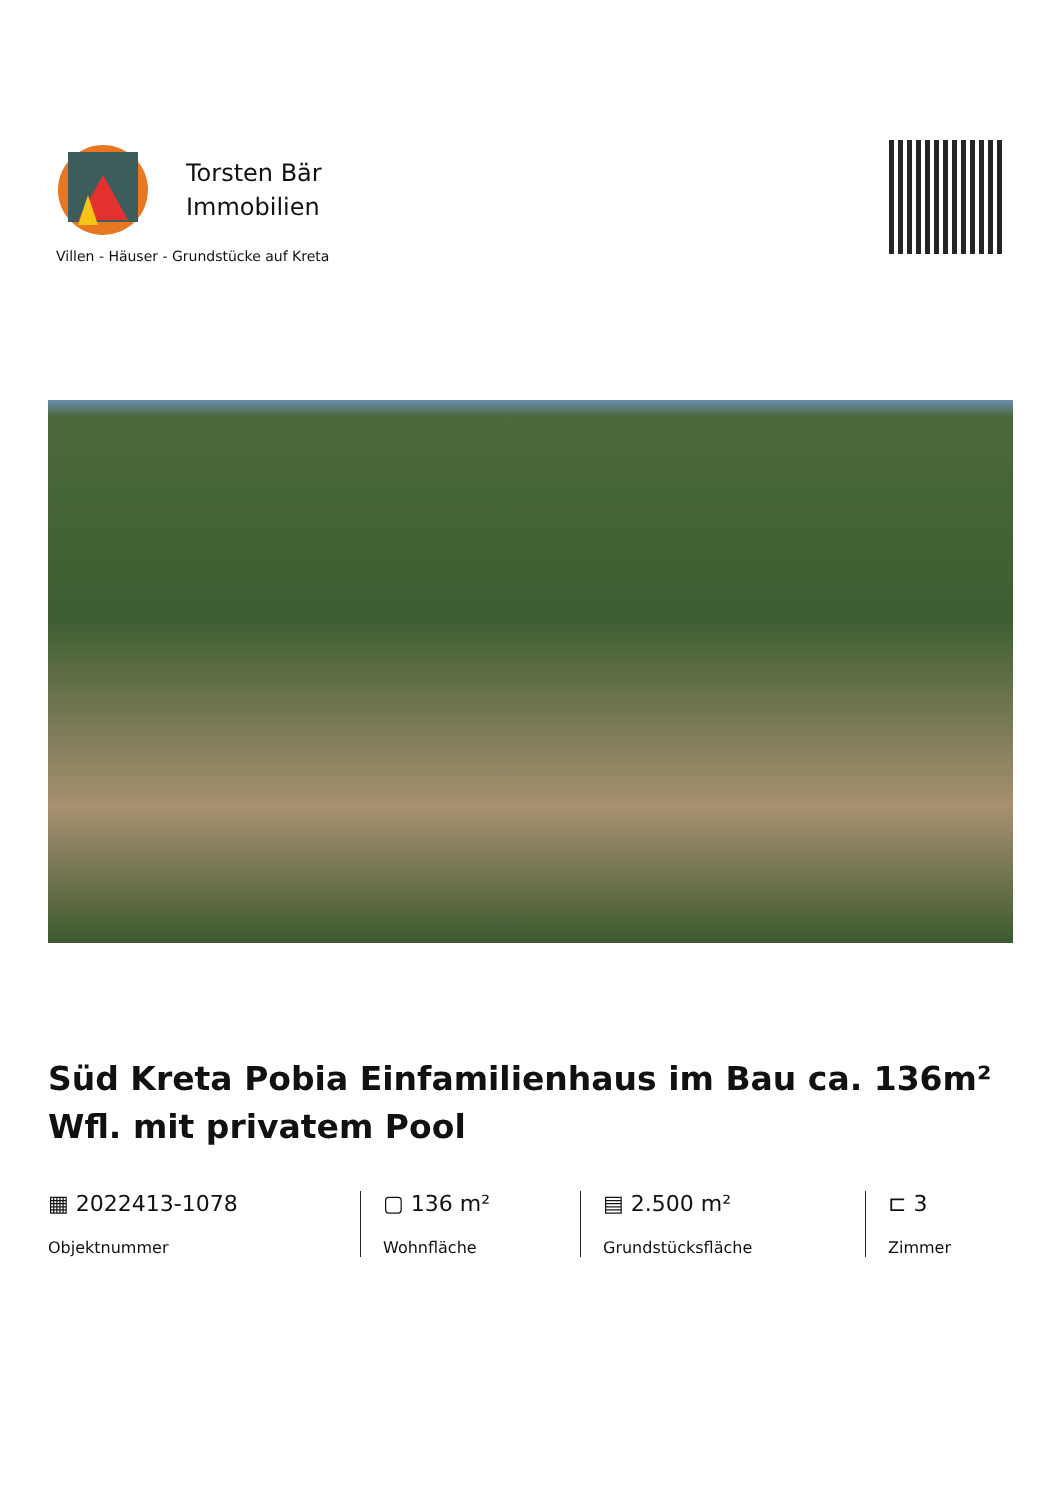Torsten Bär
Immobilien
Villen - Häuser - Grundstücke auf Kreta
Süd Kreta Pobia Einfamilienhaus im Bau ca. 136m² Wfl. mit privatem Pool
▦ 2022413-1078
Objektnummer
▢ 136 m²
Wohnfläche
▤ 2.500 m²
Grundstücksfläche
⊏ 3
Zimmer